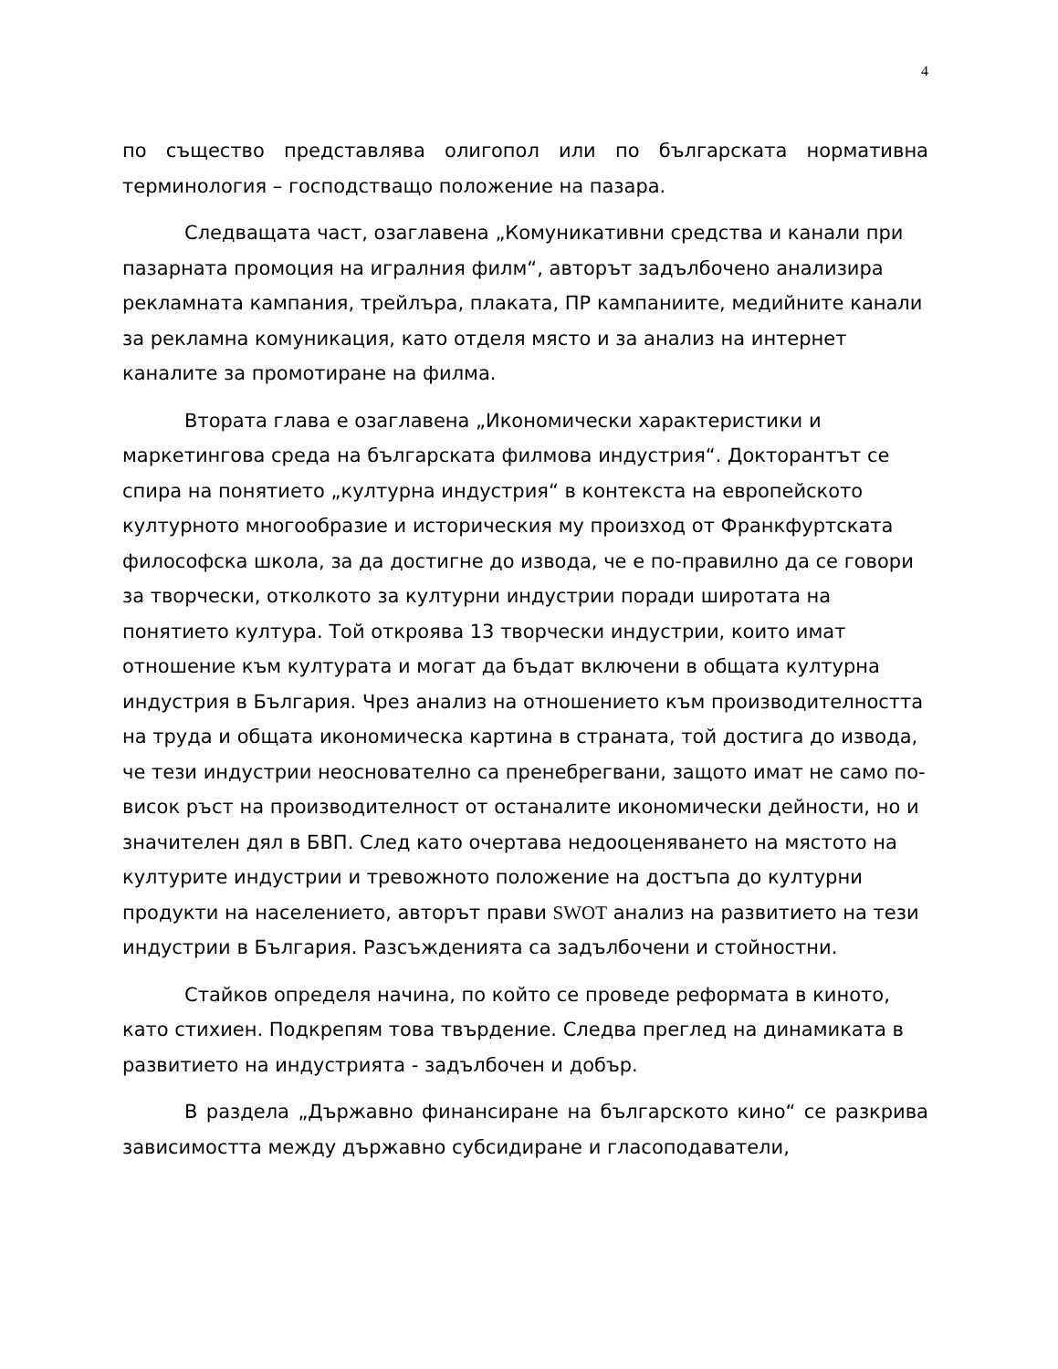4
по същество представлява олигопол или по българската нормативна терминология – господстващо положение на пазара.
Следващата част, озаглавена „Комуникативни средства и канали при пазарната промоция на игралния филм“, авторът задълбочено анализира рекламната кампания, трейлъра, плаката, ПР кампаниите, медийните канали за рекламна комуникация, като отделя място и за анализ на интернет каналите за промотиране на филма.
Втората глава е озаглавена „Икономически характеристики и маркетингова среда на българската филмова индустрия“. Докторантът се спира на понятието „културна индустрия“ в контекста на европейското културното многообразие и историческия му произход от Франкфуртската философска школа, за да достигне до извода, че е по-правилно да се говори за творчески, отколкото за културни индустрии поради широтата на понятието култура. Той откроява 13 творчески индустрии, които имат отношение към културата и могат да бъдат включени в общата културна индустрия в България. Чрез анализ на отношението към производителността на труда и общата икономическа картина в страната, той достига до извода, че тези индустрии неоснователно са пренебрегвани, защото имат не само по-висок ръст на производителност от останалите икономически дейности, но и значителен дял в БВП. След като очертава недооценяването на мястото на културите индустрии и тревожното положение на достъпа до културни продукти на населението, авторът прави SWOT анализ на развитието на тези индустрии в България. Разсъжденията са задълбочени и стойностни.
Стайков определя начина, по който се проведе реформата в киното, като стихиен. Подкрепям това твърдение. Следва преглед на динамиката в развитието на индустрията - задълбочен и добър.
В раздела „Държавно финансиране на българското кино“ се разкрива зависимостта между държавно субсидиране и гласоподаватели,